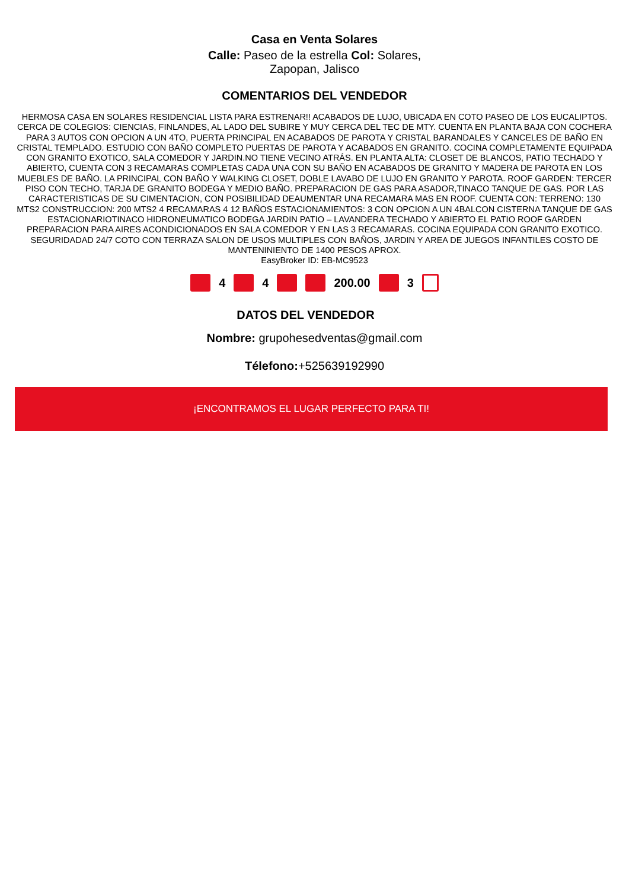Casa en Venta Solares
Calle: Paseo de la estrella Col: Solares, Zapopan, Jalisco
COMENTARIOS DEL VENDEDOR
HERMOSA CASA EN SOLARES RESIDENCIAL LISTA PARA ESTRENAR!! ACABADOS DE LUJO, UBICADA EN COTO PASEO DE LOS EUCALIPTOS. CERCA DE COLEGIOS: CIENCIAS, FINLANDES, AL LADO DEL SUBIRE Y MUY CERCA DEL TEC DE MTY. CUENTA EN PLANTA BAJA CON COCHERA PARA 3 AUTOS CON OPCION A UN 4TO, PUERTA PRINCIPAL EN ACABADOS DE PAROTA Y CRISTAL BARANDALES Y CANCELES DE BAÑO EN CRISTAL TEMPLADO. ESTUDIO CON BAÑO COMPLETO PUERTAS DE PAROTA Y ACABADOS EN GRANITO. COCINA COMPLETAMENTE EQUIPADA CON GRANITO EXOTICO, SALA COMEDOR Y JARDIN.NO TIENE VECINO ATRÁS. EN PLANTA ALTA: CLOSET DE BLANCOS, PATIO TECHADO Y ABIERTO, CUENTA CON 3 RECAMARAS COMPLETAS CADA UNA CON SU BAÑO EN ACABADOS DE GRANITO Y MADERA DE PAROTA EN LOS MUEBLES DE BAÑO. LA PRINCIPAL CON BAÑO Y WALKING CLOSET, DOBLE LAVABO DE LUJO EN GRANITO Y PAROTA. ROOF GARDEN: TERCER PISO CON TECHO, TARJA DE GRANITO BODEGA Y MEDIO BAÑO. PREPARACION DE GAS PARA ASADOR,TINACO TANQUE DE GAS. POR LAS CARACTERISTICAS DE SU CIMENTACION, CON POSIBILIDAD DEAUMENTAR UNA RECAMARA MAS EN ROOF. CUENTA CON: TERRENO: 130 MTS2 CONSTRUCCION: 200 MTS2 4 RECAMARAS 4 12 BAÑOS ESTACIONAMIENTOS: 3 CON OPCION A UN 4BALCON CISTERNA TANQUE DE GAS ESTACIONARIOTINACO HIDRONEUMATICO BODEGA JARDIN PATIO – LAVANDERA TECHADO Y ABIERTO EL PATIO ROOF GARDEN PREPARACION PARA AIRES ACONDICIONADOS EN SALA COMEDOR Y EN LAS 3 RECAMARAS. COCINA EQUIPADA CON GRANITO EXOTICO. SEGURIDADAD 24/7 COTO CON TERRAZA SALON DE USOS MULTIPLES CON BAÑOS, JARDIN Y AREA DE JUEGOS INFANTILES COSTO DE MANTENINIENTO DE 1400 PESOS APROX.
EasyBroker ID: EB-MC9523
4 4 200.00 3
DATOS DEL VENDEDOR
Nombre: grupohesedventas@gmail.com
Télefono:+525639192990
¡ENCONTRAMOS EL LUGAR PERFECTO PARA TI!